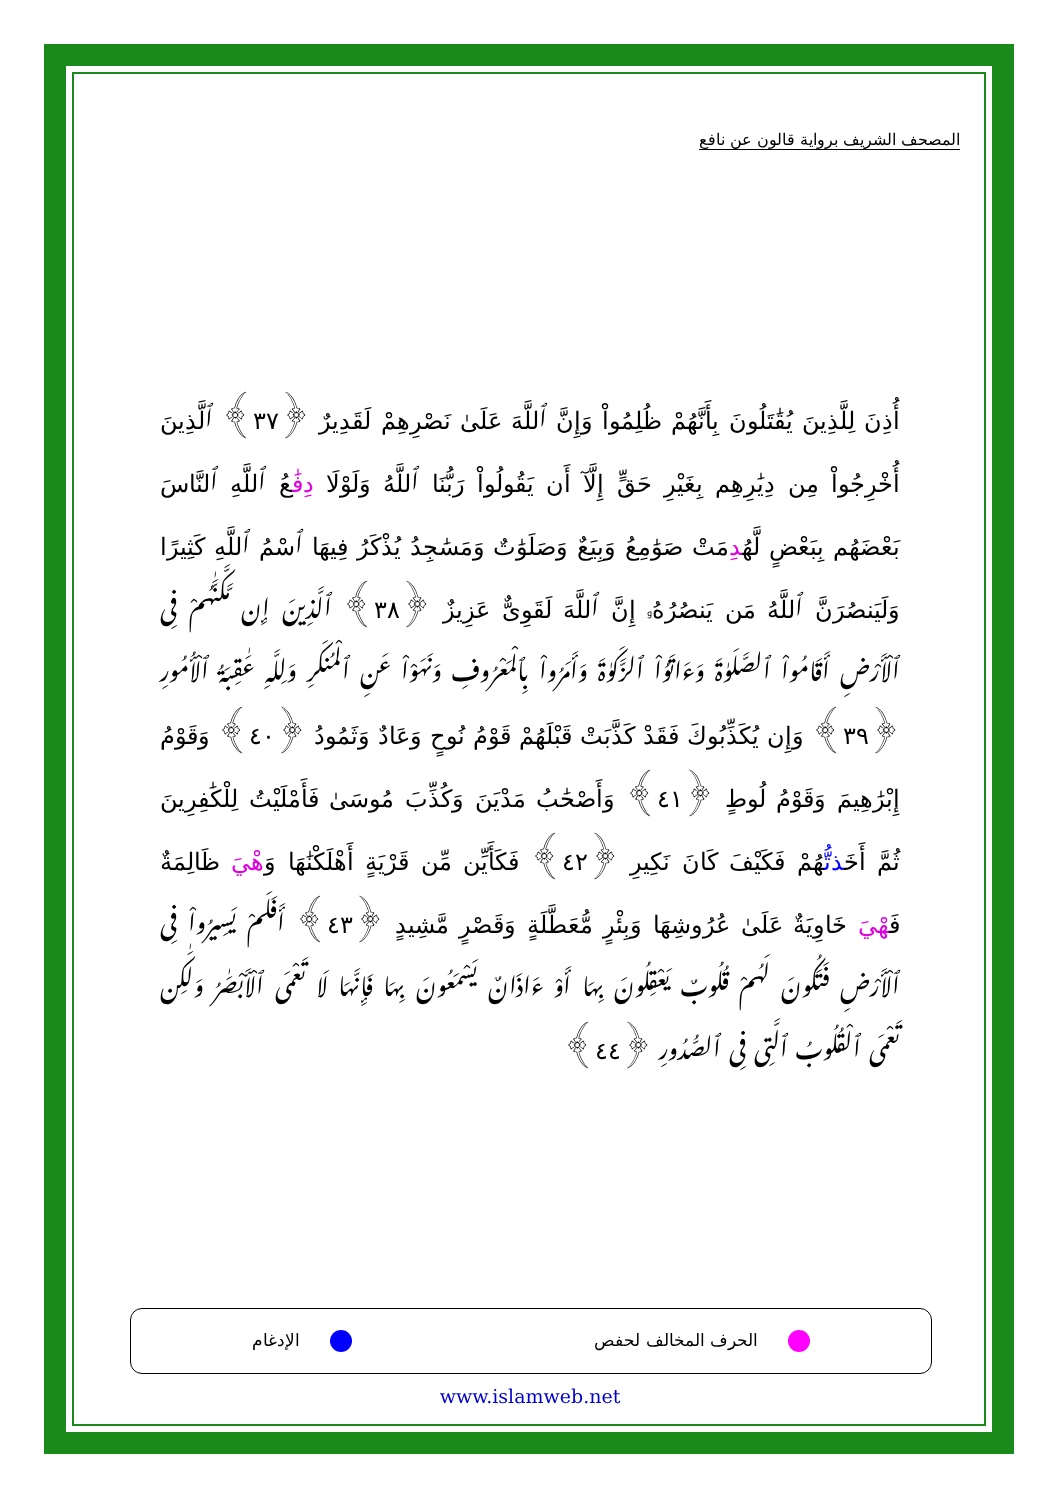المصحف الشريف برواية قالون عن نافع
أُذِنَ لِلَّذِينَ يُقَٰتَلُونَ بِأَنَّهُمْ ظُلِمُواْ وَإِنَّ ٱللَّهَ عَلَىٰ نَصْرِهِمْ لَقَدِيرٌ ﴿٣٧﴾ ٱلَّذِينَ أُخْرِجُواْ مِن دِيَٰرِهِم بِغَيْرِ حَقٍّ إِلَّآ أَن يَقُولُواْ رَبُّنَا ٱللَّهُ وَلَوْلَا دِفَٰعُ ٱللَّهِ ٱلنَّاسَ بَعْضَهُم بِبَعْضٍ لَّهُدِمَتْ صَوَٰمِعُ وَبِيَعٌ وَصَلَوَٰتٌ وَمَسَٰجِدُ يُذْكَرُ فِيهَا ٱسْمُ ٱللَّهِ كَثِيرًا وَلَيَنصُرَنَّ ٱللَّهُ مَن يَنصُرُهُۥ إِنَّ ٱللَّهَ لَقَوِىٌّ عَزِيزٌ ﴿٣٨﴾ ٱلَّذِينَ إِن مَّكَّنَّٰهُمْ فِى ٱلْأَرْضِ أَقَامُواْ ٱلصَّلَوٰةَ وَءَاتَوُاْ ٱلزَّكَوٰةَ وَأَمَرُواْ بِٱلْمَعْرُوفِ وَنَهَوْاْ عَنِ ٱلْمُنكَرِ وَلِلَّهِ عَٰقِبَةُ ٱلْأُمُورِ ﴿٣٩﴾ وَإِن يُكَذِّبُوكَ فَقَدْ كَذَّبَتْ قَبْلَهُمْ قَوْمُ نُوحٍ وَعَادٌ وَثَمُودُ ﴿٤٠﴾ وَقَوْمُ إِبْرَٰهِيمَ وَقَوْمُ لُوطٍ ﴿٤١﴾ وَأَصْحَٰبُ مَدْيَنَ وَكُذِّبَ مُوسَىٰ فَأَمْلَيْتُ لِلْكَٰفِرِينَ ثُمَّ أَخَذتُّهُمْ فَكَيْفَ كَانَ نَكِيرِ ﴿٤٢﴾ فَكَأَيِّن مِّن قَرْيَةٍ أَهْلَكْنَٰهَا وَهْيَ ظَالِمَةٌ فَهْيَ خَاوِيَةٌ عَلَىٰ عُرُوشِهَا وَبِئْرٍ مُّعَطَّلَةٍ وَقَصْرٍ مَّشِيدٍ ﴿٤٣﴾ أَفَلَمْ يَسِيرُواْ فِى ٱلْأَرْضِ فَتَكُونَ لَهُمْ قُلُوبٌ يَعْقِلُونَ بِهَا أَوْ ءَاذَانٌ يَسْمَعُونَ بِهَا فَإِنَّهَا لَا تَعْمَى ٱلْأَبْصَٰرُ وَلَٰكِن تَعْمَى ٱلْقُلُوبُ ٱلَّتِى فِى ٱلصُّدُورِ ﴿٤٤﴾
الحرف المخالف لحفص الإدغام
www.islamweb.net